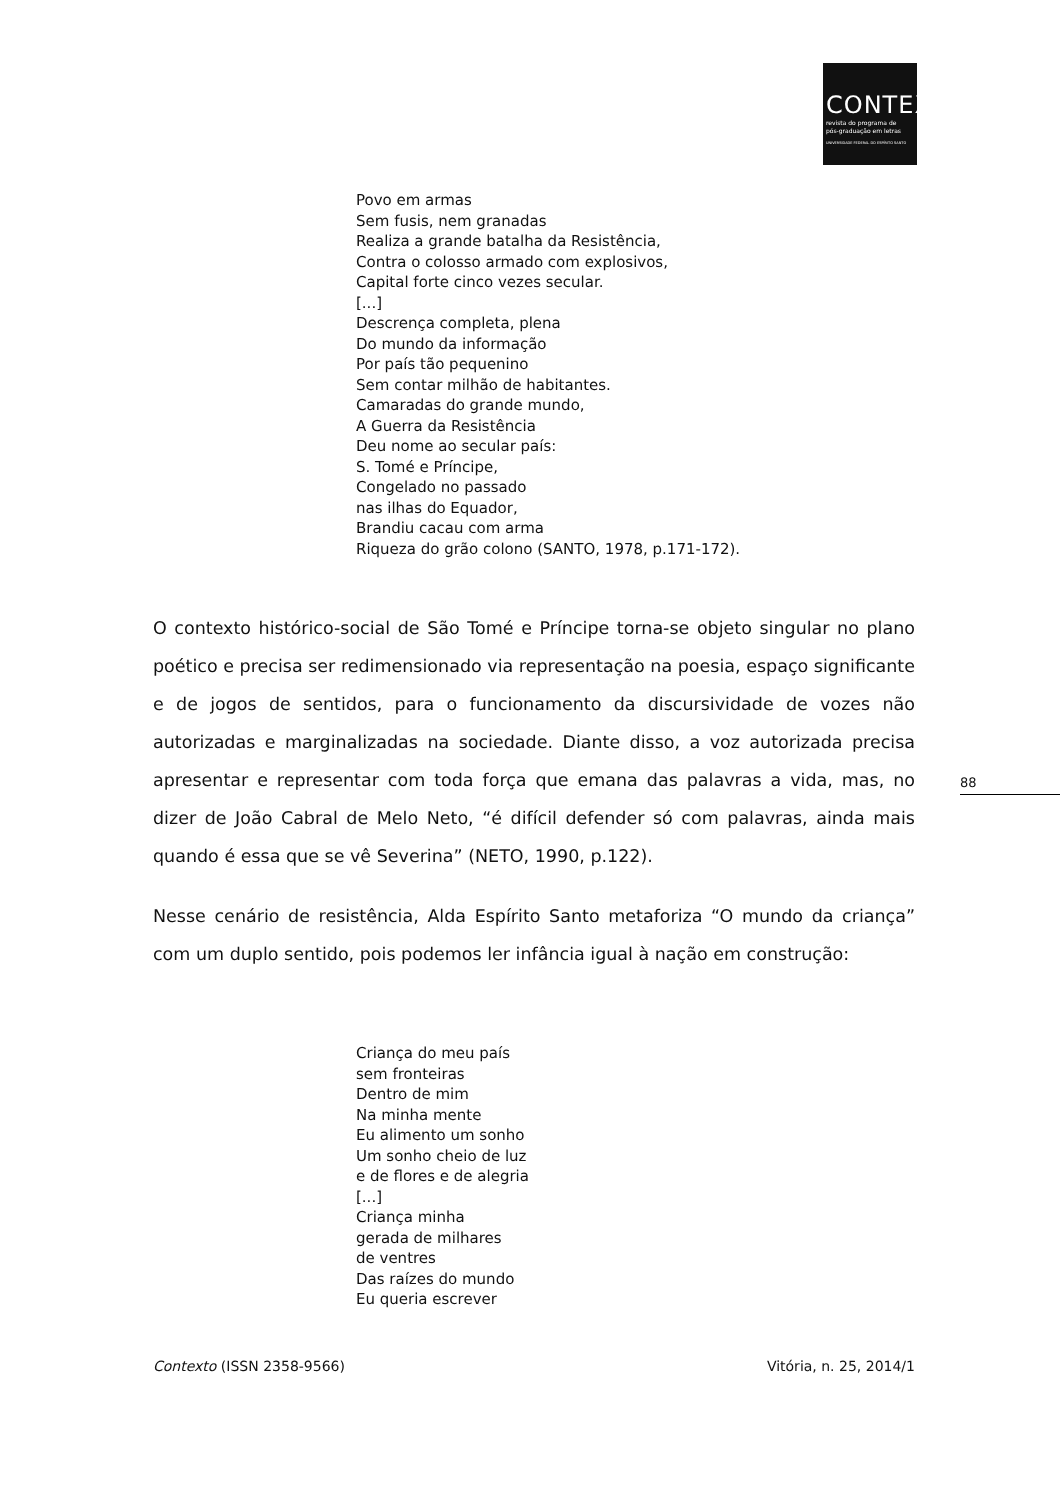CONTEXTO
revista do programa de
pós-graduação em letras
UNIVERSIDADE FEDERAL DO ESPÍRITO SANTO
Povo em armas
Sem fusis, nem granadas
Realiza a grande batalha da Resistência,
Contra o colosso armado com explosivos,
Capital forte cinco vezes secular.
[...]
Descrença completa, plena
Do mundo da informação
Por país tão pequenino
Sem contar milhão de habitantes.
Camaradas do grande mundo,
A Guerra da Resistência
Deu nome ao secular país:
S. Tomé e Príncipe,
Congelado no passado
nas ilhas do Equador,
Brandiu cacau com arma
Riqueza do grão colono (SANTO, 1978, p.171-172).
O contexto histórico-social de São Tomé e Príncipe torna-se objeto singular no plano poético e precisa ser redimensionado via representação na poesia, espaço significante e de jogos de sentidos, para o funcionamento da discursividade de vozes não autorizadas e marginalizadas na sociedade. Diante disso, a voz autorizada precisa apresentar e representar com toda força que emana das palavras a vida, mas, no dizer de João Cabral de Melo Neto, “é difícil defender só com palavras, ainda mais quando é essa que se vê Severina” (NETO, 1990, p.122).
Nesse cenário de resistência, Alda Espírito Santo metaforiza “O mundo da criança” com um duplo sentido, pois podemos ler infância igual à nação em construção:
Criança do meu país
sem fronteiras
Dentro de mim
Na minha mente
Eu alimento um sonho
Um sonho cheio de luz
e de flores e de alegria
[...]
Criança minha
gerada de milhares
de ventres
Das raízes do mundo
Eu queria escrever
88
Contexto (ISSN 2358-9566) Vitória, n. 25, 2014/1